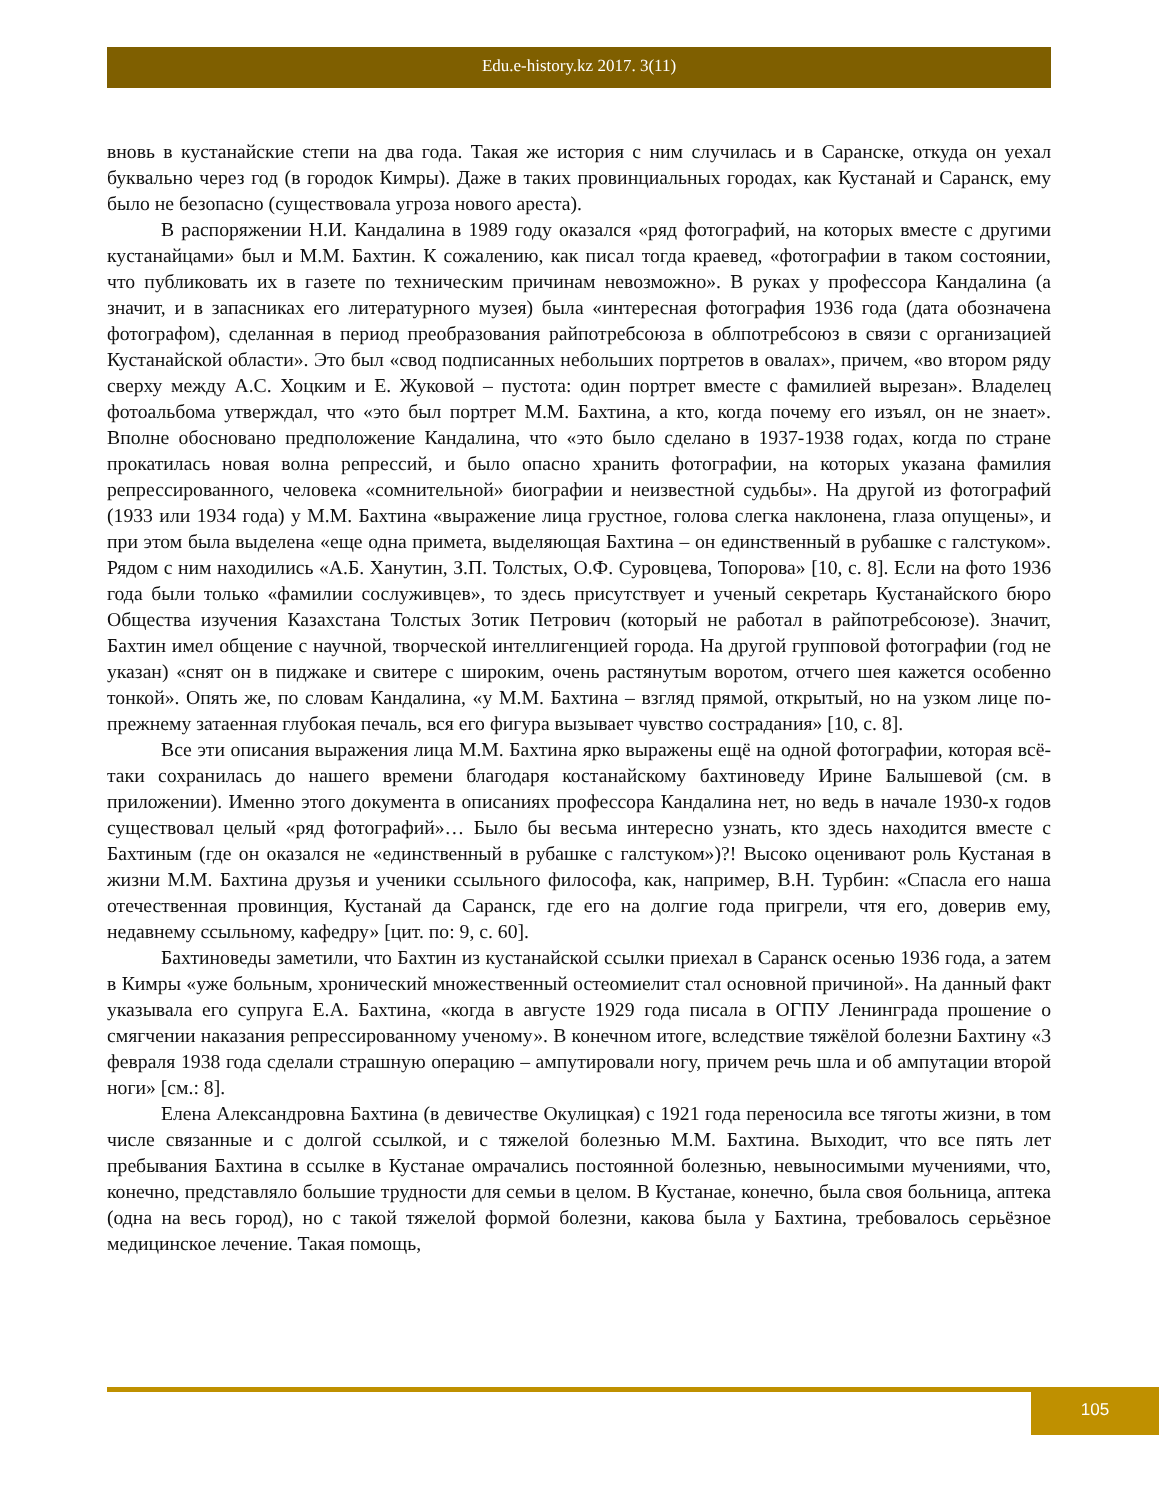Edu.e-history.kz 2017. 3(11)
вновь в кустанайские степи на два года. Такая же история с ним случилась и в Саранске, откуда он уехал буквально через год (в городок Кимры). Даже в таких провинциальных городах, как Кустанай и Саранск, ему было не безопасно (существовала угроза нового ареста).
В распоряжении Н.И. Кандалина в 1989 году оказался «ряд фотографий, на которых вместе с другими кустанайцами» был и М.М. Бахтин. К сожалению, как писал тогда краевед, «фотографии в таком состоянии, что публиковать их в газете по техническим причинам невозможно». В руках у профессора Кандалина (а значит, и в запасниках его литературного музея) была «интересная фотография 1936 года (дата обозначена фотографом), сделанная в период преобразования райпотребсоюза в облпотребсоюз в связи с организацией Кустанайской области». Это был «свод подписанных небольших портретов в овалах», причем, «во втором ряду сверху между А.С. Хоцким и Е. Жуковой – пустота: один портрет вместе с фамилией вырезан». Владелец фотоальбома утверждал, что «это был портрет М.М. Бахтина, а кто, когда почему его изъял, он не знает». Вполне обосновано предположение Кандалина, что «это было сделано в 1937-1938 годах, когда по стране прокатилась новая волна репрессий, и было опасно хранить фотографии, на которых указана фамилия репрессированного, человека «сомнительной» биографии и неизвестной судьбы». На другой из фотографий (1933 или 1934 года) у М.М. Бахтина «выражение лица грустное, голова слегка наклонена, глаза опущены», и при этом была выделена «еще одна примета, выделяющая Бахтина – он единственный в рубашке с галстуком». Рядом с ним находились «А.Б. Ханутин, З.П. Толстых, О.Ф. Суровцева, Топорова» [10, с. 8]. Если на фото 1936 года были только «фамилии сослуживцев», то здесь присутствует и ученый секретарь Кустанайского бюро Общества изучения Казахстана Толстых Зотик Петрович (который не работал в райпотребсоюзе). Значит, Бахтин имел общение с научной, творческой интеллигенцией города. На другой групповой фотографии (год не указан) «снят он в пиджаке и свитере с широким, очень растянутым воротом, отчего шея кажется особенно тонкой». Опять же, по словам Кандалина, «у М.М. Бахтина – взгляд прямой, открытый, но на узком лице по-прежнему затаенная глубокая печаль, вся его фигура вызывает чувство сострадания» [10, с. 8].
Все эти описания выражения лица М.М. Бахтина ярко выражены ещё на одной фотографии, которая всё-таки сохранилась до нашего времени благодаря костанайскому бахтиноведу Ирине Балышевой (см. в приложении). Именно этого документа в описаниях профессора Кандалина нет, но ведь в начале 1930-х годов существовал целый «ряд фотографий»… Было бы весьма интересно узнать, кто здесь находится вместе с Бахтиным (где он оказался не «единственный в рубашке с галстуком»)?! Высоко оценивают роль Кустаная в жизни М.М. Бахтина друзья и ученики ссыльного философа, как, например, В.Н. Турбин: «Спасла его наша отечественная провинция, Кустанай да Саранск, где его на долгие года пригрели, чтя его, доверив ему, недавнему ссыльному, кафедру» [цит. по: 9, с. 60].
Бахтиноведы заметили, что Бахтин из кустанайской ссылки приехал в Саранск осенью 1936 года, а затем в Кимры «уже больным, хронический множественный остеомиелит стал основной причиной». На данный факт указывала его супруга Е.А. Бахтина, «когда в августе 1929 года писала в ОГПУ Ленинграда прошение о смягчении наказания репрессированному ученому». В конечном итоге, вследствие тяжёлой болезни Бахтину «3 февраля 1938 года сделали страшную операцию – ампутировали ногу, причем речь шла и об ампутации второй ноги» [см.: 8].
Елена Александровна Бахтина (в девичестве Окулицкая) с 1921 года переносила все тяготы жизни, в том числе связанные и с долгой ссылкой, и с тяжелой болезнью М.М. Бахтина. Выходит, что все пять лет пребывания Бахтина в ссылке в Кустанае омрачались постоянной болезнью, невыносимыми мучениями, что, конечно, представляло большие трудности для семьи в целом. В Кустанае, конечно, была своя больница, аптека (одна на весь город), но с такой тяжелой формой болезни, какова была у Бахтина, требовалось серьёзное медицинское лечение. Такая помощь,
105